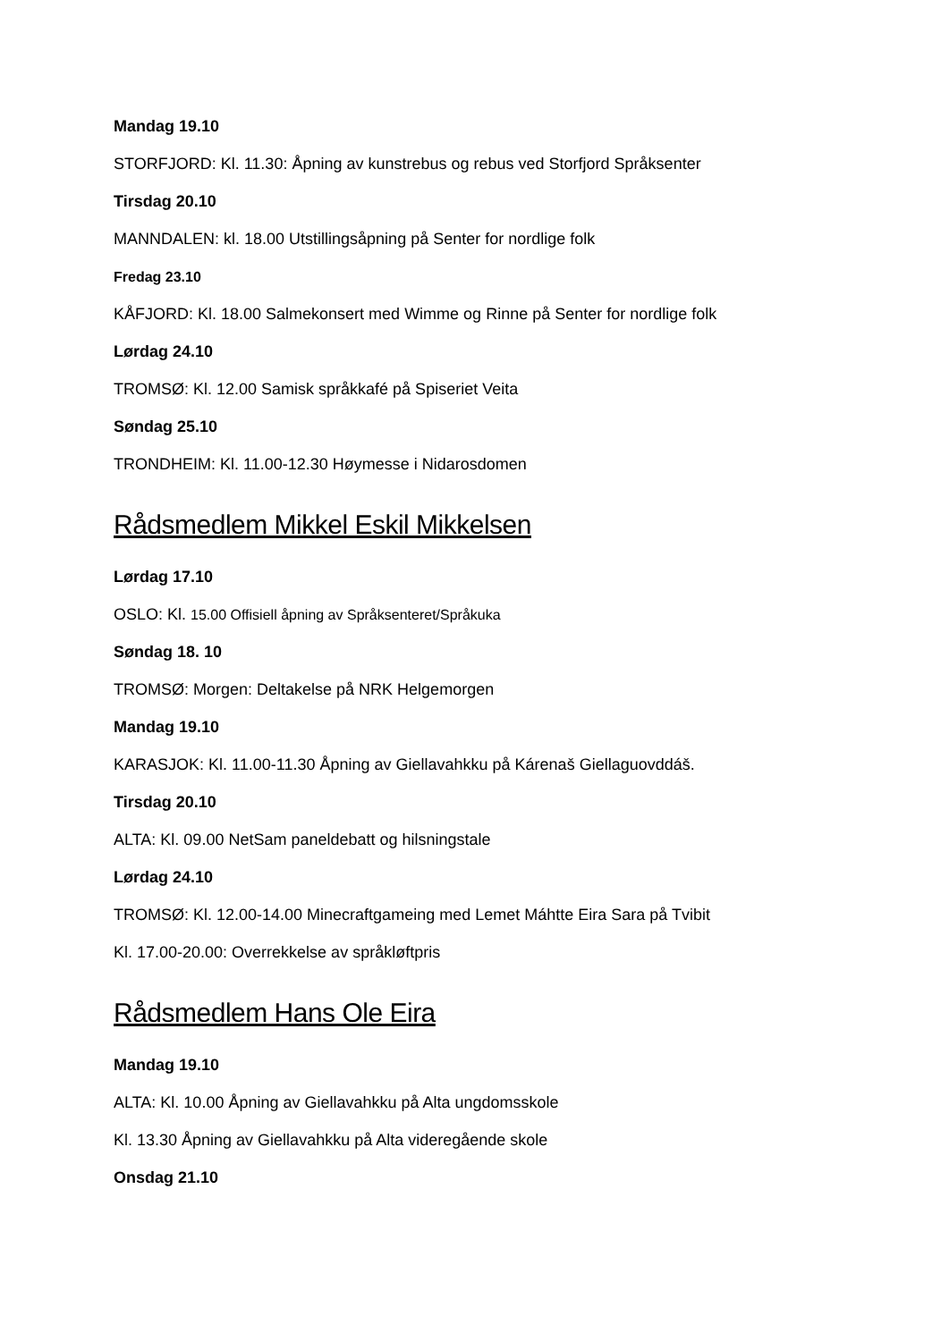Mandag 19.10
STORFJORD: Kl. 11.30: Åpning av kunstrebus og rebus ved Storfjord Språksenter
Tirsdag 20.10
MANNDALEN: kl. 18.00 Utstillingsåpning på Senter for nordlige folk
Fredag 23.10
KÅFJORD: Kl. 18.00 Salmekonsert med Wimme og Rinne på Senter for nordlige folk
Lørdag 24.10
TROMSØ: Kl. 12.00 Samisk språkkafé på Spiseriet Veita
Søndag 25.10
TRONDHEIM: Kl. 11.00-12.30 Høymesse i Nidarosdomen
Rådsmedlem Mikkel Eskil Mikkelsen
Lørdag 17.10
OSLO: Kl. 15.00 Offisiell åpning av Språksenteret/Språkuka
Søndag 18. 10
TROMSØ: Morgen: Deltakelse på NRK Helgemorgen
Mandag 19.10
KARASJOK: Kl. 11.00-11.30 Åpning av Giellavahkku på Kárenaš Giellaguovddáš.
Tirsdag 20.10
ALTA: Kl. 09.00 NetSam paneldebatt og hilsningstale
Lørdag 24.10
TROMSØ: Kl. 12.00-14.00 Minecraftgameing med Lemet Máhtte Eira Sara på Tvibit
Kl. 17.00-20.00: Overrekkelse av språkløftpris
Rådsmedlem Hans Ole Eira
Mandag 19.10
ALTA: Kl. 10.00 Åpning av Giellavahkku på Alta ungdomsskole
Kl. 13.30 Åpning av Giellavahkku på Alta videregående skole
Onsdag 21.10